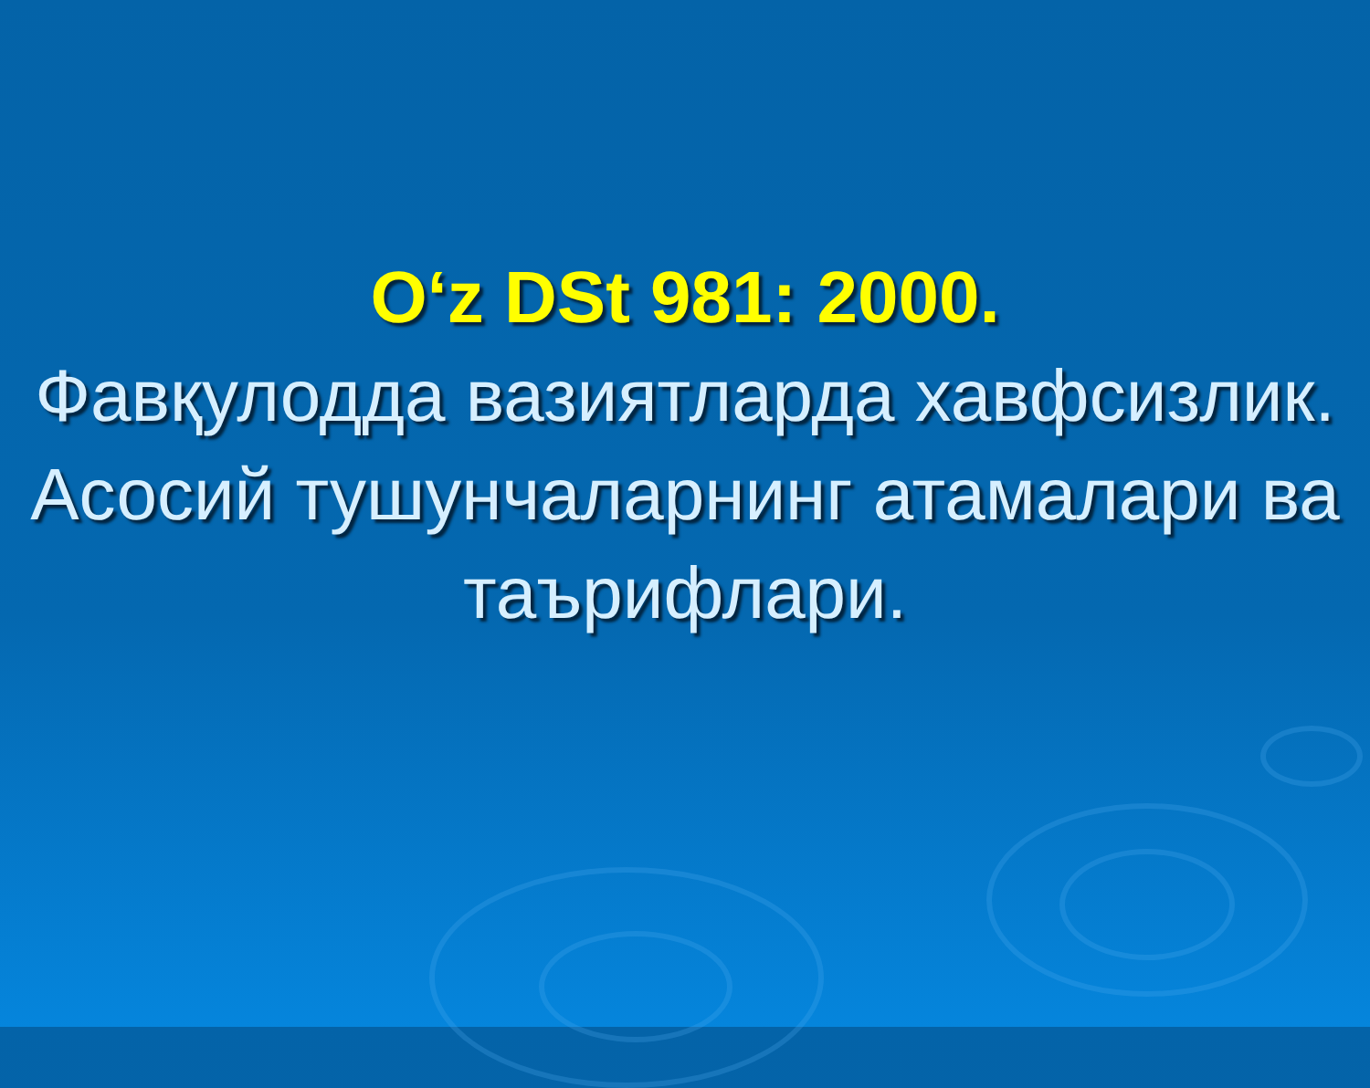O‘z DSt 981: 2000.
Фавқулодда вазиятларда хавфсизлик.
Асосий тушунчаларнинг атамалари ва таърифлари.